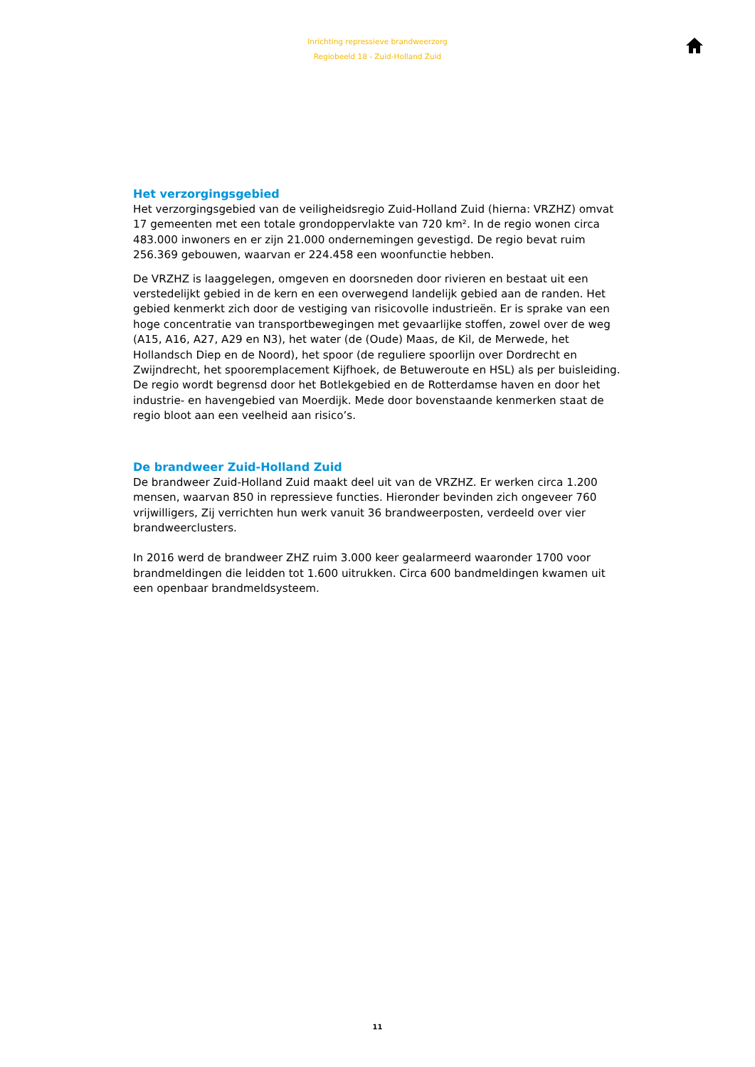Inrichting repressieve brandweerzorg
Regiobeeld 18 - Zuid-Holland Zuid
Het verzorgingsgebied
Het verzorgingsgebied van de veiligheidsregio Zuid-Holland Zuid (hierna: VRZHZ) omvat 17 gemeenten met een totale grondoppervlakte van 720 km². In de regio wonen circa 483.000 inwoners en er zijn 21.000 ondernemingen gevestigd. De regio bevat ruim 256.369 gebouwen, waarvan er 224.458 een woonfunctie hebben.
De VRZHZ is laaggelegen, omgeven en doorsneden door rivieren en bestaat uit een verstedelijkt gebied in de kern en een overwegend landelijk gebied aan de randen. Het gebied kenmerkt zich door de vestiging van risicovolle industrieën. Er is sprake van een hoge concentratie van transportbewegingen met gevaarlijke stoffen, zowel over de weg (A15, A16, A27, A29 en N3), het water (de (Oude) Maas, de Kil, de Merwede, het Hollandsch Diep en de Noord), het spoor (de reguliere spoorlijn over Dordrecht en Zwijndrecht, het spooremplacement Kijfhoek, de Betuweroute en HSL) als per buisleiding. De regio wordt begrensd door het Botlekgebied en de Rotterdamse haven en door het industrie- en havengebied van Moerdijk. Mede door bovenstaande kenmerken staat de regio bloot aan een veelheid aan risico’s.
De brandweer Zuid-Holland Zuid
De brandweer Zuid-Holland Zuid maakt deel uit van de VRZHZ. Er werken circa 1.200 mensen, waarvan 850 in repressieve functies. Hieronder bevinden zich ongeveer 760 vrijwilligers, Zij verrichten hun werk vanuit 36 brandweerposten, verdeeld over vier brandweerclusters.
In 2016 werd de brandweer ZHZ ruim 3.000 keer gealarmeerd waaronder 1700 voor brandmeldingen die leidden tot 1.600 uitrukken. Circa 600 bandmeldingen kwamen uit een openbaar brandmeldsysteem.
11